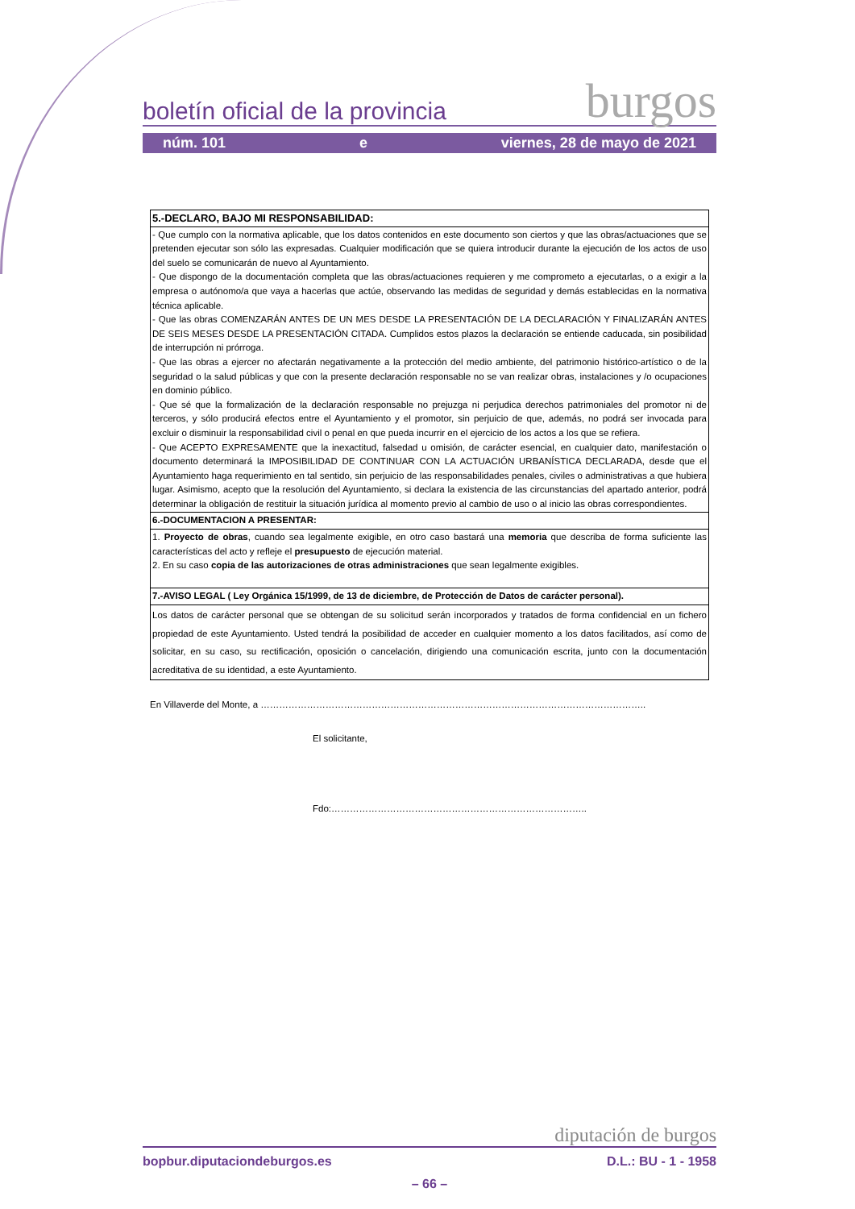boletín oficial de la provincia burgos
núm. 101 e viernes, 28 de mayo de 2021
| 5.-DECLARO, BAJO MI RESPONSABILIDAD: |
| - Que cumplo con la normativa aplicable, que los datos contenidos en este documento son ciertos y que las obras/actuaciones que se pretenden ejecutar son sólo las expresadas. Cualquier modificación que se quiera introducir durante la ejecución de los actos de uso del suelo se comunicarán de nuevo al Ayuntamiento. - Que dispongo de la documentación completa que las obras/actuaciones requieren y me comprometo a ejecutarlas, o a exigir a la empresa o autónomo/a que vaya a hacerlas que actúe, observando las medidas de seguridad y demás establecidas en la normativa técnica aplicable. - Que las obras COMENZARÁN ANTES DE UN MES DESDE LA PRESENTACIÓN DE LA DECLARACIÓN Y FINALIZARÁN ANTES DE SEIS MESES DESDE LA PRESENTACIÓN CITADA. Cumplidos estos plazos la declaración se entiende caducada, sin posibilidad de interrupción ni prórroga. - Que las obras a ejercer no afectarán negativamente a la protección del medio ambiente, del patrimonio histórico-artístico o de la seguridad o la salud públicas y que con la presente declaración responsable no se van realizar obras, instalaciones y /o ocupaciones en dominio público. - Que sé que la formalización de la declaración responsable no prejuzga ni perjudica derechos patrimoniales del promotor ni de terceros, y sólo producirá efectos entre el Ayuntamiento y el promotor, sin perjuicio de que, además, no podrá ser invocada para excluir o disminuir la responsabilidad civil o penal en que pueda incurrir en el ejercicio de los actos a los que se refiera. - Que ACEPTO EXPRESAMENTE que la inexactitud, falsedad u omisión, de carácter esencial, en cualquier dato, manifestación o documento determinará la IMPOSIBILIDAD DE CONTINUAR CON LA ACTUACIÓN URBANÍSTICA DECLARADA, desde que el Ayuntamiento haga requerimiento en tal sentido, sin perjuicio de las responsabilidades penales, civiles o administrativas a que hubiera lugar. Asimismo, acepto que la resolución del Ayuntamiento, si declara la existencia de las circunstancias del apartado anterior, podrá determinar la obligación de restituir la situación jurídica al momento previo al cambio de uso o al inicio las obras correspondientes. |
| 6.-DOCUMENTACION A PRESENTAR: |
| 1. Proyecto de obras , cuando sea legalmente exigible, en otro caso bastará una memoria que describa de forma suficiente las características del acto y refleje el presupuesto de ejecución material. 2. En su caso copia de las autorizaciones de otras administraciones que sean legalmente exigibles. |
| 7.-AVISO LEGAL ( Ley Orgánica 15/1999, de 13 de diciembre, de Protección de Datos de carácter personal). |
| Los datos de carácter personal que se obtengan de su solicitud serán incorporados y tratados de forma confidencial en un fichero propiedad de este Ayuntamiento. Usted tendrá la posibilidad de acceder en cualquier momento a los datos facilitados, así como de solicitar, en su caso, su rectificación, oposición o cancelación, dirigiendo una comunicación escrita, junto con la documentación acreditativa de su identidad, a este Ayuntamiento. |
En Villaverde del Monte, a ……………………………………………………………………………………………………………..
El solicitante,
Fdo:………………………………………………………………………..
diputación de burgos
bopbur.diputaciondeburgos.es D.L.: BU - 1 - 1958
– 66 –